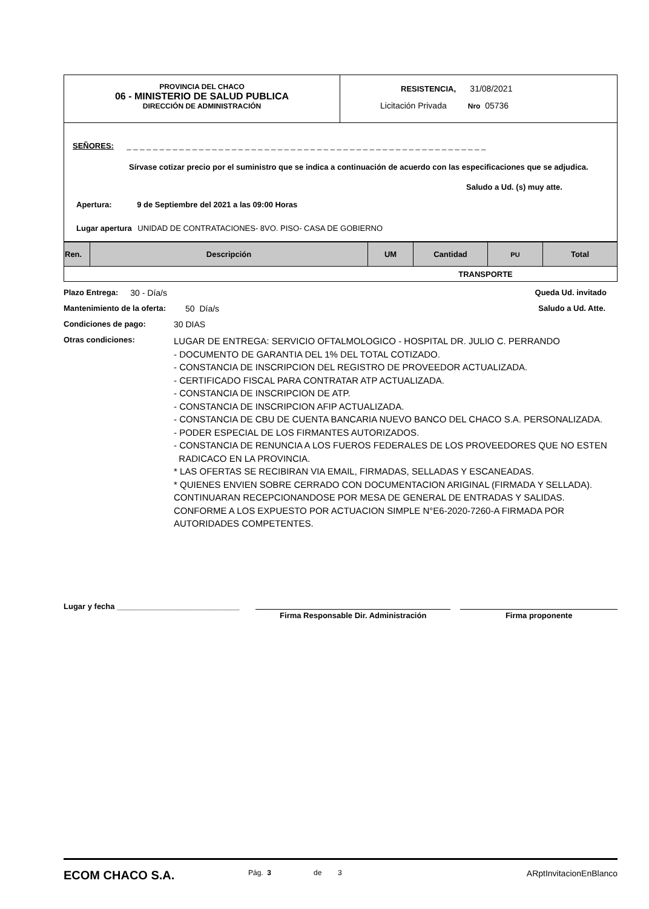PROVINCIA DEL CHACO
06 - MINISTERIO DE SALUD PUBLICA
DIRECCIÓN DE ADMINISTRACIÓN
RESISTENCIA, 31/08/2021
Licitación Privada Nro 05736
SEÑORES: _ _ _ _ _ _ _ _ _ _ _ _ _ _ _ _ _ _ _ _ _ _ _ _ _ _ _ _ _ _ _ _ _ _ _ _ _ _ _ _ _ _ _ _ _ _ _ _ _ _ _ _ _ _ _
Sírvase cotizar precio por el suministro que se indica a continuación de acuerdo con las especificaciones que se adjudica.
Saludo a Ud. (s) muy atte.
Apertura: 9 de Septiembre del 2021 a las 09:00 Horas
Lugar apertura UNIDAD DE CONTRATACIONES- 8VO. PISO- CASA DE GOBIERNO
| Ren. | Descripción | UM | Cantidad | PU | Total |
| --- | --- | --- | --- | --- | --- |
| TRANSPORTE | | | | | |
Plazo Entrega: 30 - Día/s Queda Ud. invitado
Mantenimiento de la oferta: 50 Día/s Saludo a Ud. Atte.
Condiciones de pago: 30 DIAS
Otras condiciones:
LUGAR DE ENTREGA: SERVICIO OFTALMOLOGICO - HOSPITAL DR. JULIO C. PERRANDO
- DOCUMENTO DE GARANTIA DEL 1% DEL TOTAL COTIZADO.
- CONSTANCIA DE INSCRIPCION DEL REGISTRO DE PROVEEDOR ACTUALIZADA.
- CERTIFICADO FISCAL PARA CONTRATAR ATP ACTUALIZADA.
- CONSTANCIA DE INSCRIPCION DE ATP.
- CONSTANCIA DE INSCRIPCION AFIP ACTUALIZADA.
- CONSTANCIA DE CBU DE CUENTA BANCARIA NUEVO BANCO DEL CHACO S.A. PERSONALIZADA.
- PODER ESPECIAL DE LOS FIRMANTES AUTORIZADOS.
- CONSTANCIA DE RENUNCIA A LOS FUEROS FEDERALES DE LOS PROVEEDORES QUE NO ESTEN
RADICACO EN LA PROVINCIA.
* LAS OFERTAS SE RECIBIRAN VIA EMAIL, FIRMADAS, SELLADAS Y ESCANEADAS.
* QUIENES ENVIEN SOBRE CERRADO CON DOCUMENTACION ARIGINAL (FIRMADA Y SELLADA).
CONTINUARAN RECEPCIONANDOSE POR MESA DE GENERAL DE ENTRADAS Y SALIDAS.
CONFORME A LOS EXPUESTO POR ACTUACION SIMPLE N°E6-2020-7260-A FIRMADA POR
AUTORIDADES COMPETENTES.
Lugar y fecha ____________________________
Firma Responsable Dir. Administración Firma proponente
ECOM CHACO S.A. Pág. 3 de 3 ARptInvitacionEnBlanco